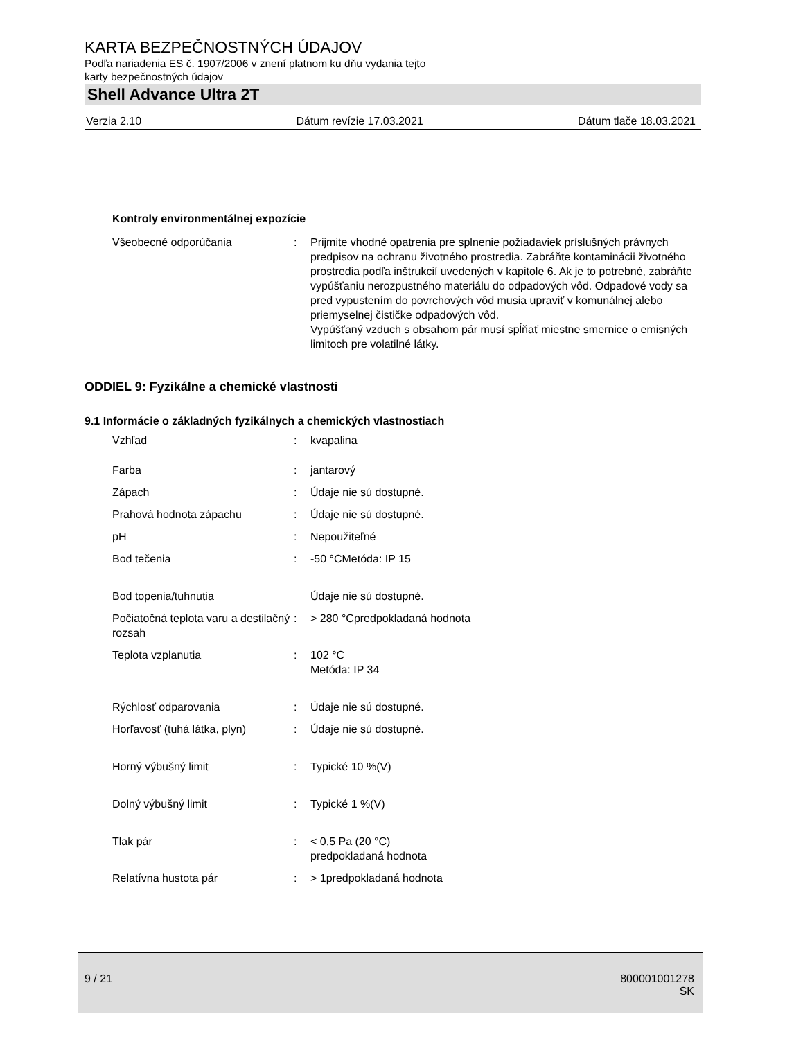KARTA BEZPEČNOSTNÝCH ÚDAJOV
Podľa nariadenia ES č. 1907/2006 v znení platnom ku dňu vydania tejto
karty bezpečnostných údajov
Shell Advance Ultra 2T
Verzia 2.10 Dátum revízie 17.03.2021 Dátum tlače 18.03.2021
Kontroly environmentálnej expozície
| Všeobecné odporúčania | : | Prijmite vhodné opatrenia pre splnenie požiadaviek príslušných právnych predpisov na ochranu životného prostredia. Zabráňte kontaminácii životného prostredia podľa inštrukcií uvedených v kapitole 6. Ak je to potrebné, zabráňte vypúšťaniu nerozpustného materiálu do odpadových vôd. Odpadové vody sa pred vypustením do povrchových vôd musia upraviť v komunálnej alebo priemyselnej čističke odpadových vôd. Vypúšťaný vzduch s obsahom pár musí spĺňať miestne smernice o emisných limitoch pre volatilné látky. |
ODDIEL 9: Fyzikálne a chemické vlastnosti
9.1 Informácie o základných fyzikálnych a chemických vlastnostiach
| Vzhľad | : | kvapalina |
| Farba | : | jantarový |
| Zápach | : | Údaje nie sú dostupné. |
| Prahová hodnota zápachu | : | Údaje nie sú dostupné. |
| pH | : | Nepoužiteľné |
| Bod tečenia | : | -50 °CMetóda: IP 15 |
| Bod topenia/tuhnutia | | Údaje nie sú dostupné. |
| Počiatočná teplota varu a destilačný rozsah | : | > 280 °Cpredpokladaná hodnota |
| Teplota vzplanutia | : | 102 °C Metóda: IP 34 |
| Rýchlosť odparovania | : | Údaje nie sú dostupné. |
| Horľavosť (tuhá látka, plyn) | : | Údaje nie sú dostupné. |
| Horný výbušný limit | : | Typické 10 %(V) |
| Dolný výbušný limit | : | Typické 1 %(V) |
| Tlak pár | : | < 0,5 Pa (20 °C) predpokladaná hodnota |
| Relatívna hustota pár | : | > 1predpokladaná hodnota |
9 / 21 800001001278
SK